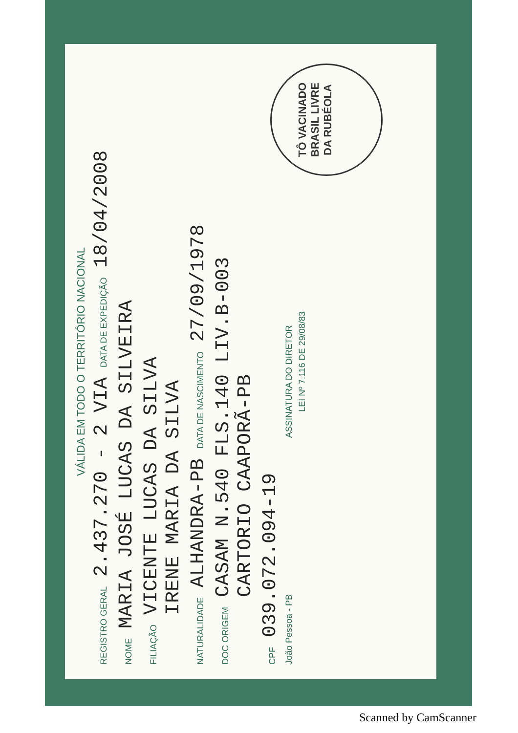VÁLIDA EM TODO O TERRITÓRIO NACIONAL
REGISTRO GERAL 2.437.270 - 2 VIA DATA DE EXPEDIÇÃO 18/04/2008
NOME MARIA JOSÉ LUCAS DA SILVEIRA
FILIAÇÃO VICENTE LUCAS DA SILVA
IRENE MARIA DA SILVA
NATURALIDADE ALHANDRA-PB DATA DE NASCIMENTO 27/09/1978
DOC ORIGEM CASAM N.540 FLS.140 LIV.B-003
CARTORIO CAAPORÃ-PB
CPF 039.072.094-19
João Pessoa - PB ASSINATURA DO DIRETOR
LEI Nº 7.116 DE 29/08/83
TÔ VACINADO
BRASIL LIVRE
DA RUBÉOLA
Scanned by CamScanner